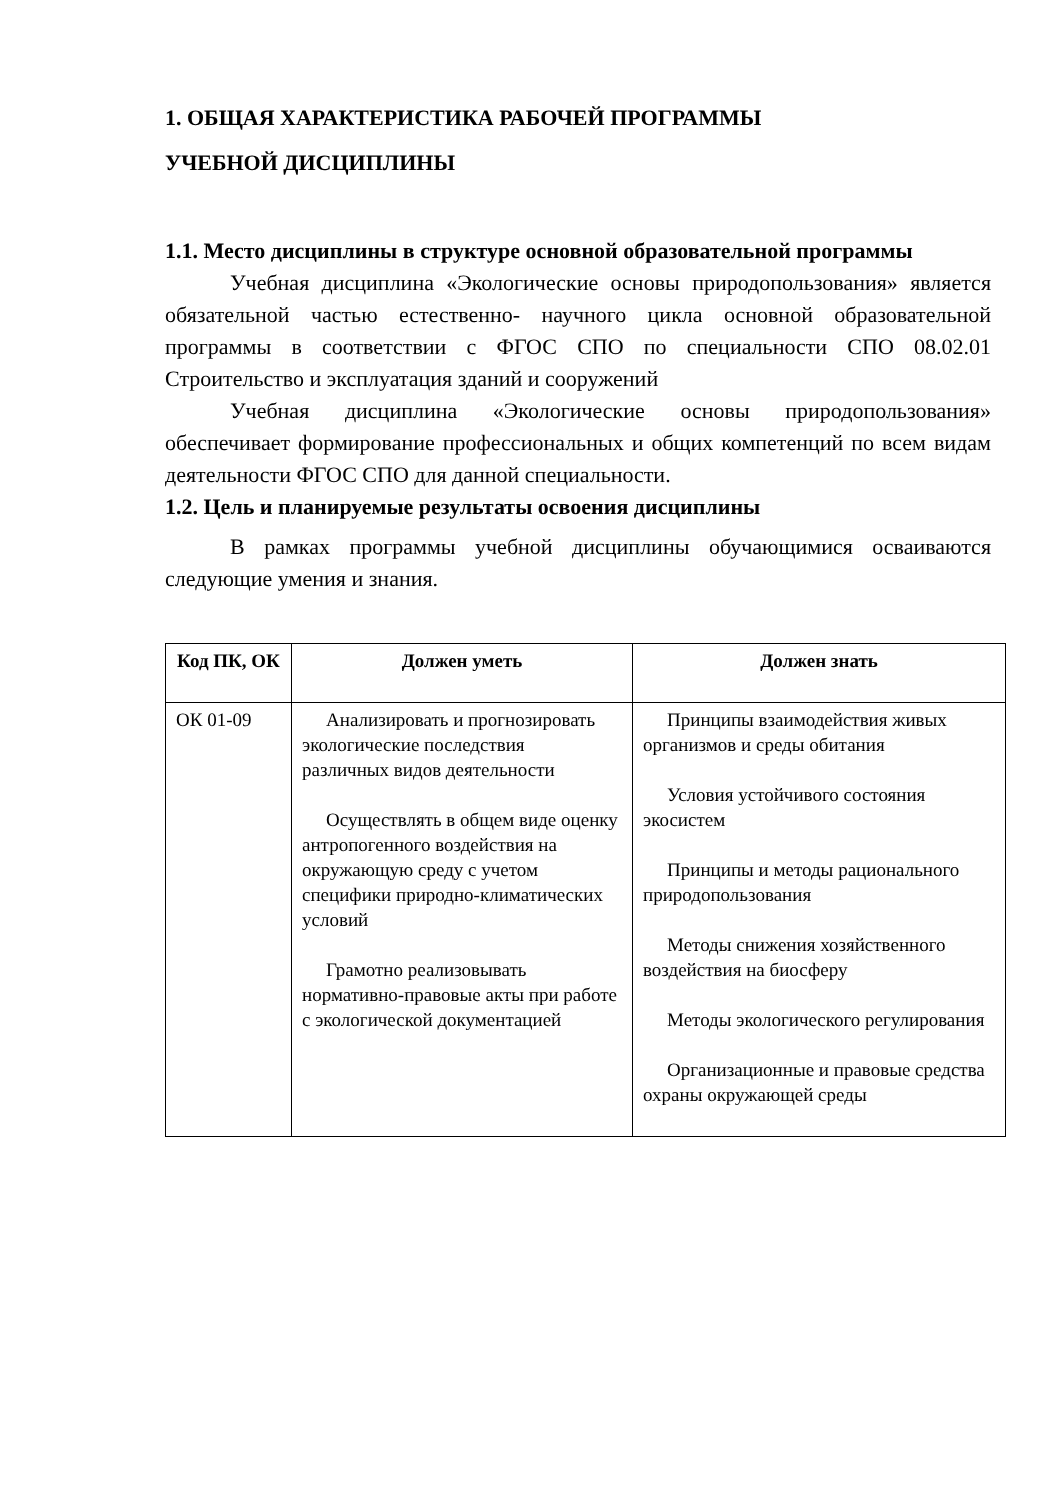1. ОБЩАЯ ХАРАКТЕРИСТИКА РАБОЧЕЙ ПРОГРАММЫ
УЧЕБНОЙ ДИСЦИПЛИНЫ
1.1. Место дисциплины в структуре основной образовательной программы
Учебная дисциплина «Экологические основы природопользования» является обязательной частью естественно- научного цикла основной образовательной программы в соответствии с ФГОС СПО по специальности СПО 08.02.01 Строительство и эксплуатация зданий и сооружений
Учебная дисциплина «Экологические основы природопользования» обеспечивает формирование профессиональных и общих компетенций по всем видам деятельности ФГОС СПО для данной специальности.
1.2. Цель и планируемые результаты освоения дисциплины
В рамках программы учебной дисциплины обучающимися осваиваются следующие умения и знания.
| Код ПК, ОК | Должен уметь | Должен знать |
| --- | --- | --- |
| ОК 01-09 | Анализировать и прогнозировать экологические последствия различных видов деятельности Осуществлять в общем виде оценку антропогенного воздействия на окружающую среду с учетом специфики природно-климатических условий Грамотно реализовывать нормативно-правовые акты при работе с экологической документацией | Принципы взаимодействия живых организмов и среды обитания Условия устойчивого состояния экосистем Принципы и методы рационального природопользования Методы снижения хозяйственного воздействия на биосферу Методы экологического регулирования Организационные и правовые средства охраны окружающей среды |